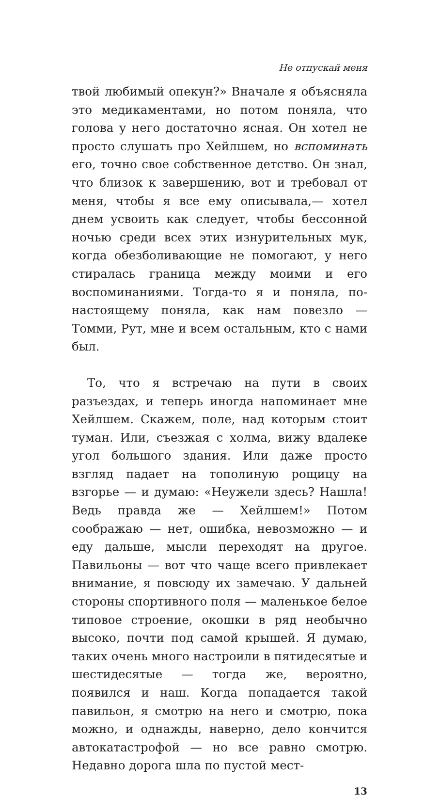Не отпускай меня
твой любимый опекун?» Вначале я объясняла это медикаментами, но потом поняла, что голова у него достаточно ясная. Он хотел не просто слушать про Хейлшем, но вспоминать его, точно свое собственное детство. Он знал, что близок к завершению, вот и требовал от меня, чтобы я все ему описывала,— хотел днем усвоить как следует, чтобы бессонной ночью среди всех этих изнурительных мук, когда обезболивающие не помогают, у него стиралась граница между моими и его воспоминаниями. Тогда-то я и поняла, по-настоящему поняла, как нам повезло — Томми, Рут, мне и всем остальным, кто с нами был.
То, что я встречаю на пути в своих разъездах, и теперь иногда напоминает мне Хейлшем. Скажем, поле, над которым стоит туман. Или, съезжая с холма, вижу вдалеке угол большого здания. Или даже просто взгляд падает на тополиную рощицу на взгорье — и думаю: «Неужели здесь? Нашла! Ведь правда же — Хейлшем!» Потом соображаю — нет, ошибка, невозможно — и еду дальше, мысли переходят на другое. Павильоны — вот что чаще всего привлекает внимание, я повсюду их замечаю. У дальней стороны спортивного поля — маленькое белое типовое строение, окошки в ряд необычно высоко, почти под самой крышей. Я думаю, таких очень много настроили в пятидесятые и шестидесятые — тогда же, вероятно, появился и наш. Когда попадается такой павильон, я смотрю на него и смотрю, пока можно, и однажды, наверно, дело кончится автокатастрофой — но все равно смотрю. Недавно дорога шла по пустой мест-
13